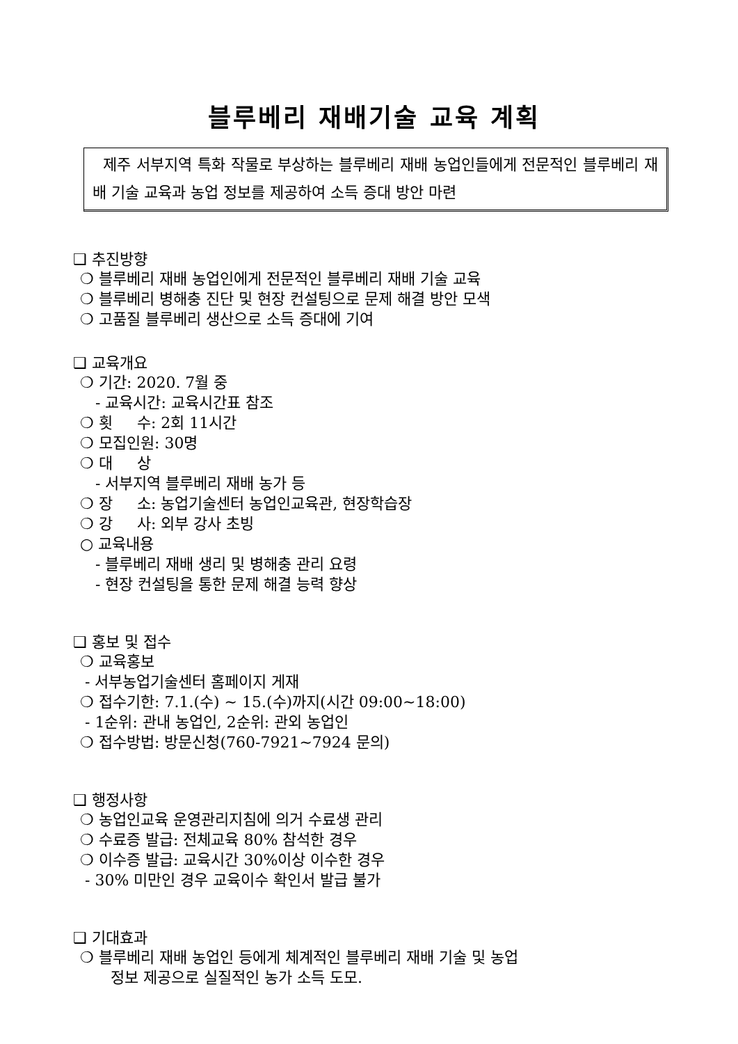블루베리 재배기술 교육 계획
제주 서부지역 특화 작물로 부상하는 블루베리 재배 농업인들에게 전문적인 블루베리 재배 기술 교육과 농업 정보를 제공하여 소득 증대 방안 마련
❑ 추진방향
❍ 블루베리 재배 농업인에게 전문적인 블루베리 재배 기술 교육
❍ 블루베리 병해충 진단 및 현장 컨설팅으로 문제 해결 방안 모색
❍ 고품질 블루베리 생산으로 소득 증대에 기여
❑ 교육개요
❍ 기간: 2020. 7월 중
- 교육시간: 교육시간표 참조
❍ 횟 수: 2회 11시간
❍ 모집인원: 30명
❍ 대 상
- 서부지역 블루베리 재배 농가 등
❍ 장 소: 농업기술센터 농업인교육관, 현장학습장
❍ 강 사: 외부 강사 초빙
○ 교육내용
- 블루베리 재배 생리 및 병해충 관리 요령
- 현장 컨설팅을 통한 문제 해결 능력 향상
❑ 홍보 및 접수
❍ 교육홍보
- 서부농업기술센터 홈페이지 게재
❍ 접수기한: 7.1.(수) ~ 15.(수)까지(시간 09:00~18:00)
- 1순위: 관내 농업인, 2순위: 관외 농업인
❍ 접수방법: 방문신청(760-7921~7924 문의)
❑ 행정사항
❍ 농업인교육 운영관리지침에 의거 수료생 관리
❍ 수료증 발급: 전체교육 80% 참석한 경우
❍ 이수증 발급: 교육시간 30%이상 이수한 경우
- 30% 미만인 경우 교육이수 확인서 발급 불가
❑ 기대효과
❍ 블루베리 재배 농업인 등에게 체계적인 블루베리 재배 기술 및 농업
정보 제공으로 실질적인 농가 소득 도모.